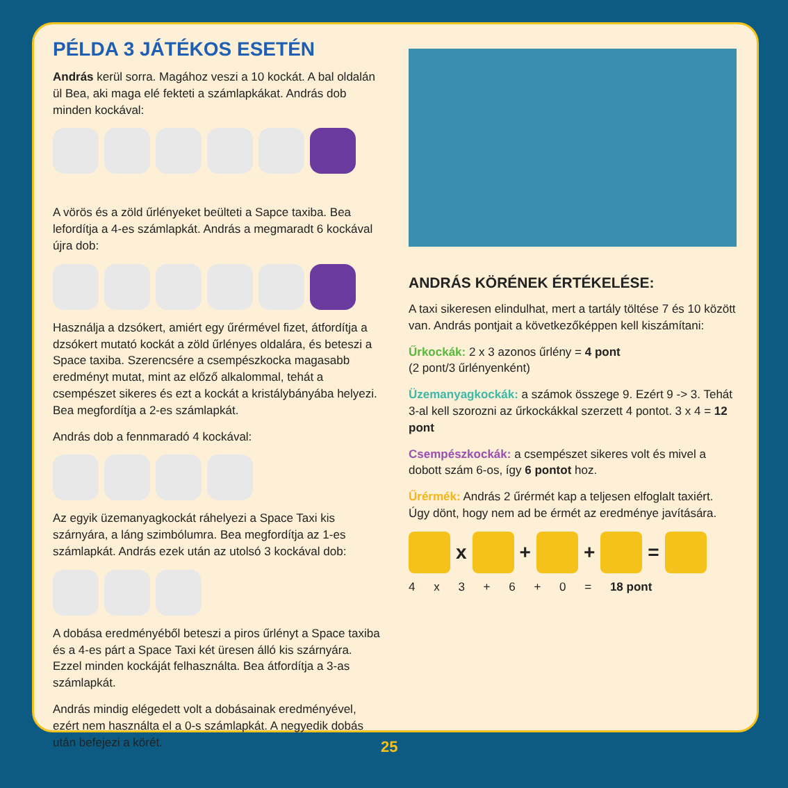PÉLDA 3 JÁTÉKOS ESETÉN
András kerül sorra. Magához veszi a 10 kockát. A bal oldalán ül Bea, aki maga elé fekteti a számlapkákat. András dob minden kockával:
A vörös és a zöld űrlényeket beülteti a Sapce taxiba. Bea lefordítja a 4-es számlapkát. András a megmaradt 6 kockával újra dob:
Használja a dzsókert, amiért egy űrérmével fizet, átfordítja a dzsókert mutató kockát a zöld űrlényes oldalára, és beteszi a Space taxiba. Szerencsére a csempészkocka magasabb eredményt mutat, mint az előző alkalommal, tehát a csempészet sikeres és ezt a kockát a kristálybányába helyezi. Bea megfordítja a 2-es számlapkát.
András dob a fennmaradó 4 kockával:
Az egyik üzemanyagkockát ráhelyezi a Space Taxi kis szárnyára, a láng szimbólumra. Bea megfordítja az 1-es számlapkát. András ezek után az utolsó 3 kockával dob:
A dobása eredményéből beteszi a piros űrlényt a Space taxiba és a 4-es párt a Space Taxi két üresen álló kis szárnyára. Ezzel minden kockáját felhasználta. Bea átfordítja a 3-as számlapkát.
András mindig elégedett volt a dobásainak eredményével, ezért nem használta el a 0-s számlapkát. A negyedik dobás után befejezi a körét.
ANDRÁS KÖRÉNEK ÉRTÉKELÉSE:
A taxi sikeresen elindulhat, mert a tartály töltése 7 és 10 között van. András pontjait a következőképpen kell kiszámítani:
Űrkockák: 2 x 3 azonos űrlény = 4 pont
(2 pont/3 űrlényenként)
Üzemanyagkockák: a számok összege 9. Ezért 9 -> 3. Tehát 3-al kell szorozni az űrkockákkal szerzett 4 pontot. 3 x 4 = 12 pont
Csempészkockák: a csempészet sikeres volt és mivel a dobott szám 6-os, így 6 pontot hoz.
Űrérmék: András 2 űrérmét kap a teljesen elfoglalt taxiért. Úgy dönt, hogy nem ad be érmét az eredménye javítására.
x
+
+
=
4 x 3 + 6 + 0 = 18 pont
25